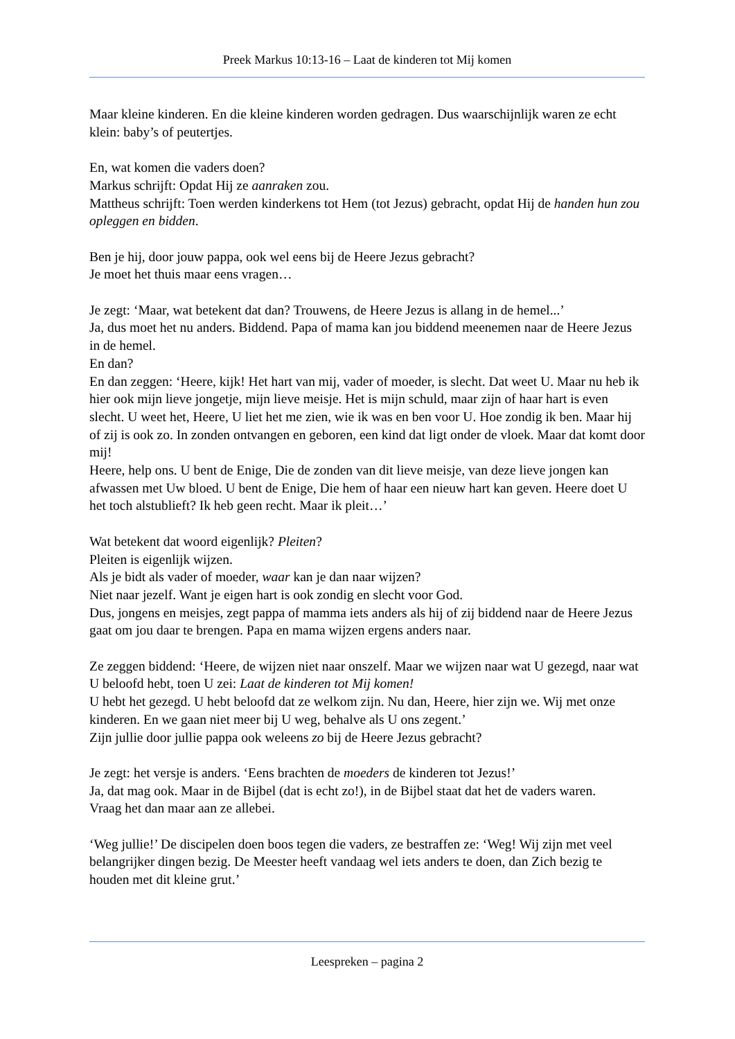Preek Markus 10:13-16 – Laat de kinderen tot Mij komen
Maar kleine kinderen. En die kleine kinderen worden gedragen. Dus waarschijnlijk waren ze echt klein: baby’s of peutertjes.
En, wat komen die vaders doen?
Markus schrijft: Opdat Hij ze aanraken zou.
Mattheus schrijft: Toen werden kinderkens tot Hem (tot Jezus) gebracht, opdat Hij de handen hun zou opleggen en bidden.
Ben je hij, door jouw pappa, ook wel eens bij de Heere Jezus gebracht?
Je moet het thuis maar eens vragen…
Je zegt: ‘Maar, wat betekent dat dan? Trouwens, de Heere Jezus is allang in de hemel...’
Ja, dus moet het nu anders. Biddend. Papa of mama kan jou biddend meenemen naar de Heere Jezus in de hemel.
En dan?
En dan zeggen: ‘Heere, kijk! Het hart van mij, vader of moeder, is slecht. Dat weet U. Maar nu heb ik hier ook mijn lieve jongetje, mijn lieve meisje. Het is mijn schuld, maar zijn of haar hart is even slecht. U weet het, Heere, U liet het me zien, wie ik was en ben voor U. Hoe zondig ik ben. Maar hij of zij is ook zo. In zonden ontvangen en geboren, een kind dat ligt onder de vloek. Maar dat komt door mij!
Heere, help ons. U bent de Enige, Die de zonden van dit lieve meisje, van deze lieve jongen kan afwassen met Uw bloed. U bent de Enige, Die hem of haar een nieuw hart kan geven. Heere doet U het toch alstublieft? Ik heb geen recht. Maar ik pleit…’
Wat betekent dat woord eigenlijk? Pleiten?
Pleiten is eigenlijk wijzen.
Als je bidt als vader of moeder, waar kan je dan naar wijzen?
Niet naar jezelf. Want je eigen hart is ook zondig en slecht voor God.
Dus, jongens en meisjes, zegt pappa of mamma iets anders als hij of zij biddend naar de Heere Jezus gaat om jou daar te brengen. Papa en mama wijzen ergens anders naar.
Ze zeggen biddend: ‘Heere, de wijzen niet naar onszelf. Maar we wijzen naar wat U gezegd, naar wat U beloofd hebt, toen U zei: Laat de kinderen tot Mij komen!
U hebt het gezegd. U hebt beloofd dat ze welkom zijn. Nu dan, Heere, hier zijn we. Wij met onze kinderen. En we gaan niet meer bij U weg, behalve als U ons zegent.’
Zijn jullie door jullie pappa ook weleens zo bij de Heere Jezus gebracht?
Je zegt: het versje is anders. ‘Eens brachten de moeders de kinderen tot Jezus!’
Ja, dat mag ook. Maar in de Bijbel (dat is echt zo!), in de Bijbel staat dat het de vaders waren.
Vraag het dan maar aan ze allebei.
‘Weg jullie!’ De discipelen doen boos tegen die vaders, ze bestraffen ze: ‘Weg! Wij zijn met veel belangrijker dingen bezig. De Meester heeft vandaag wel iets anders te doen, dan Zich bezig te houden met dit kleine grut.’
Leespreken – pagina 2